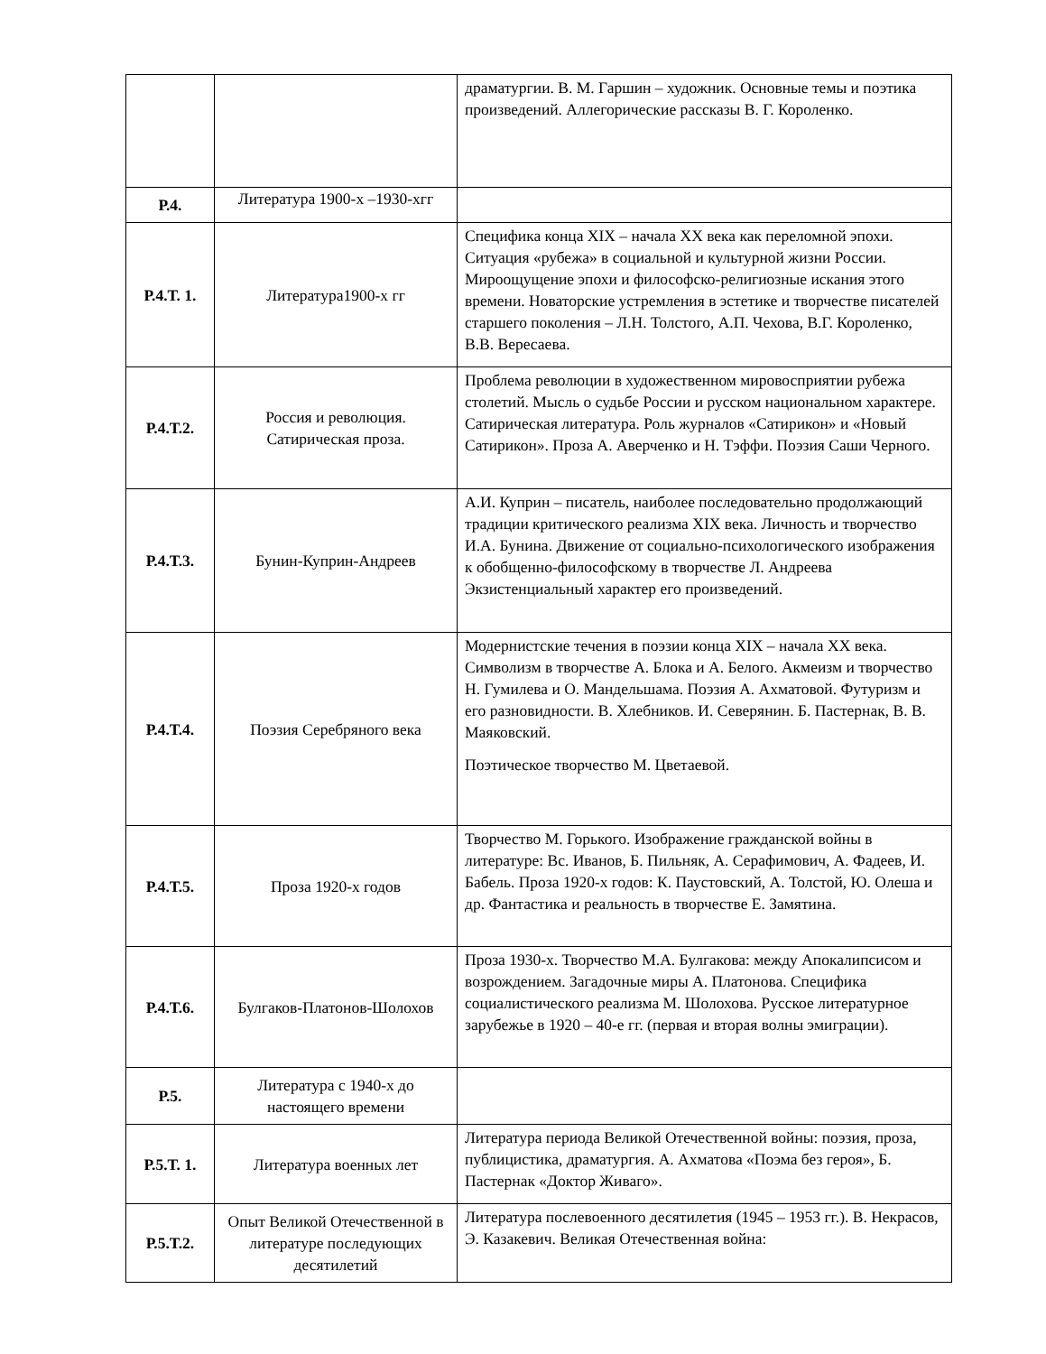| | | драматургии. В. М. Гаршин – художник. Основные темы и поэтика произведений. Аллегорические рассказы В. Г. Короленко. |
| Р.4. | Литература 1900-х –1930-хгг | |
| Р.4.Т. 1. | Литература1900-х гг | Специфика конца XIX – начала XX века как переломной эпохи. Ситуация «рубежа» в социальной и культурной жизни России. Мироощущение эпохи и философско-религиозные искания этого времени. Новаторские устремления в эстетике и творчестве писателей старшего поколения – Л.Н. Толстого, А.П. Чехова, В.Г. Короленко, В.В. Вересаева. |
| Р.4.Т.2. | Россия и революция. Сатирическая проза. | Проблема революции в художественном мировосприятии рубежа столетий. Мысль о судьбе России и русском национальном характере. Сатирическая литература. Роль журналов «Сатирикон» и «Новый Сатирикон». Проза А. Аверченко и Н. Тэффи. Поэзия Саши Черного. |
| Р.4.Т.3. | Бунин-Куприн-Андреев | А.И. Куприн – писатель, наиболее последовательно продолжающий традиции критического реализма XIX века. Личность и творчество И.А. Бунина. Движение от социально-психологического изображения к обобщенно-философскому в творчестве Л. Андреева Экзистенциальный характер его произведений. |
| Р.4.Т.4. | Поэзия Серебряного века | Модернистские течения в поэзии конца XIX – начала XX века. Символизм в творчестве А. Блока и А. Белого. Акмеизм и творчество Н. Гумилева и О. Мандельшама. Поэзия А. Ахматовой. Футуризм и его разновидности. В. Хлебников. И. Северянин. Б. Пастернак, В. В. Маяковский. Поэтическое творчество М. Цветаевой. |
| Р.4.Т.5. | Проза 1920-х годов | Творчество М. Горького. Изображение гражданской войны в литературе: Вс. Иванов, Б. Пильняк, А. Серафимович, А. Фадеев, И. Бабель. Проза 1920-х годов: К. Паустовский, А. Толстой, Ю. Олеша и др. Фантастика и реальность в творчестве Е. Замятина. |
| Р.4.Т.6. | Булгаков-Платонов-Шолохов | Проза 1930-х. Творчество М.А. Булгакова: между Апокалипсисом и возрождением. Загадочные миры А. Платонова. Специфика социалистического реализма М. Шолохова. Русское литературное зарубежье в 1920 – 40-е гг. (первая и вторая волны эмиграции). |
| Р.5. | Литература с 1940-х до настоящего времени | |
| Р.5.Т. 1. | Литература военных лет | Литература периода Великой Отечественной войны: поэзия, проза, публицистика, драматургия. А. Ахматова «Поэма без героя», Б. Пастернак «Доктор Живаго». |
| Р.5.Т.2. | Опыт Великой Отечественной в литературе последующих десятилетий | Литература послевоенного десятилетия (1945 – 1953 гг.). В. Некрасов, Э. Казакевич. Великая Отечественная война: |